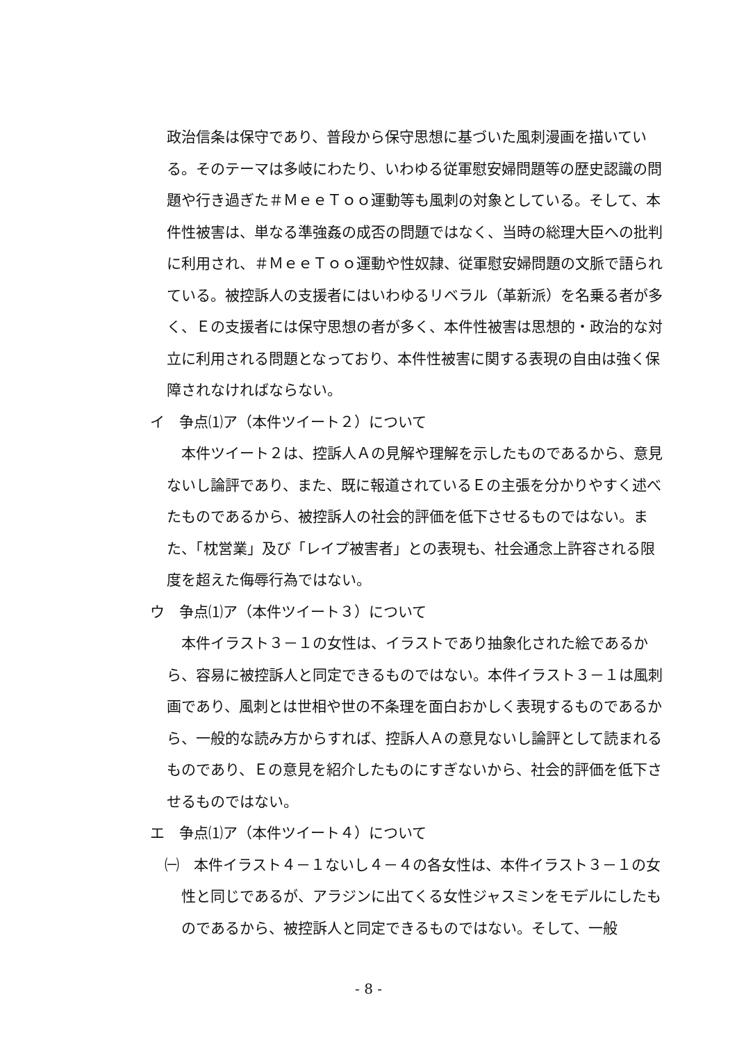政治信条は保守であり、普段から保守思想に基づいた風刺漫画を描いている。そのテーマは多岐にわたり、いわゆる従軍慰安婦問題等の歴史認識の問題や行き過ぎた＃ＭｅｅＴｏｏ運動等も風刺の対象としている。そして、本件性被害は、単なる準強姦の成否の問題ではなく、当時の総理大臣への批判に利用され、＃ＭｅｅＴｏｏ運動や性奴隷、従軍慰安婦問題の文脈で語られている。被控訴人の支援者にはいわゆるリベラル（革新派）を名乗る者が多く、Ｅの支援者には保守思想の者が多く、本件性被害は思想的・政治的な対立に利用される問題となっており、本件性被害に関する表現の自由は強く保障されなければならない。
イ　争点⑴ア（本件ツイート２）について
本件ツイート２は、控訴人Ａの見解や理解を示したものであるから、意見ないし論評であり、また、既に報道されているＥの主張を分かりやすく述べたものであるから、被控訴人の社会的評価を低下させるものではない。また、「枕営業」及び「レイプ被害者」との表現も、社会通念上許容される限度を超えた侮辱行為ではない。
ウ　争点⑴ア（本件ツイート３）について
本件イラスト３－１の女性は、イラストであり抽象化された絵であるから、容易に被控訴人と同定できるものではない。本件イラスト３－１は風刺画であり、風刺とは世相や世の不条理を面白おかしく表現するものであるから、一般的な読み方からすれば、控訴人Ａの意見ないし論評として読まれるものであり、Ｅの意見を紹介したものにすぎないから、社会的評価を低下させるものではない。
エ　争点⑴ア（本件ツイート４）について
㈠　本件イラスト４－１ないし４－４の各女性は、本件イラスト３－１の女性と同じであるが、アラジンに出てくる女性ジャスミンをモデルにしたものであるから、被控訴人と同定できるものではない。そして、一般
- 8 -